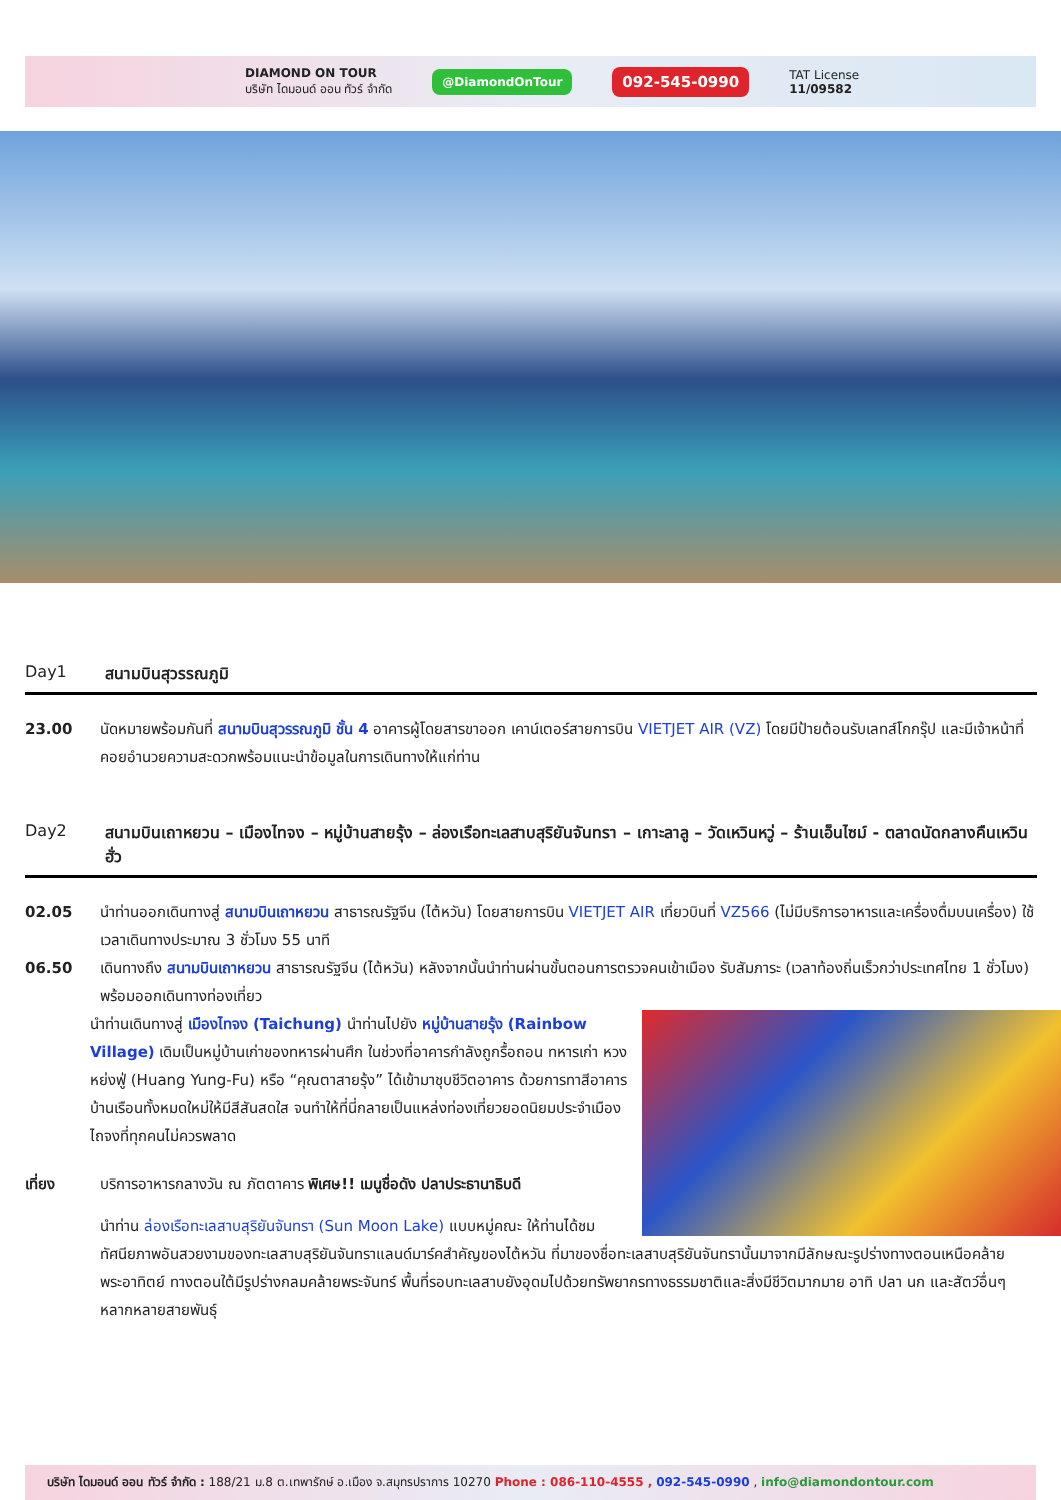DIAMOND ON TOUR
บริษัท ไดมอนด์ ออน ทัวร์ จำกัด
@DiamondOnTour 092-545-0990
TAT License
11/09582
Day1 สนามบินสุวรรณภูมิ
23.00 นัดหมายพร้อมกันที่ สนามบินสุวรรณภูมิ ชั้น 4 อาคารผู้โดยสารขาออก เคาน์เตอร์สายการบิน VIETJET AIR (VZ) โดยมีป้ายต้อนรับเลทส์โกกรุ๊ป และมีเจ้าหน้าที่คอยอำนวยความสะดวกพร้อมแนะนำข้อมูลในการเดินทางให้แก่ท่าน
Day2 สนามบินเถาหยวน – เมืองไทจง – หมู่บ้านสายรุ้ง – ล่องเรือทะเลสาบสุริยันจันทรา – เกาะลาลู – วัดเหวินหวู่ – ร้านเอ็นไซม์ - ตลาดนัดกลางคืนเหวินฮั่ว
02.05 นำท่านออกเดินทางสู่ สนามบินเถาหยวน สาธารณรัฐจีน (ไต้หวัน) โดยสายการบิน VIETJET AIR เที่ยวบินที่ VZ566 (ไม่มีบริการอาหารและเครื่องดื่มบนเครื่อง) ใช้เวลาเดินทางประมาณ 3 ชั่วโมง 55 นาที
06.50 เดินทางถึง สนามบินเถาหยวน สาธารณรัฐจีน (ไต้หวัน) หลังจากนั้นนำท่านผ่านขั้นตอนการตรวจคนเข้าเมือง รับสัมภาระ (เวลาท้องถิ่นเร็วกว่าประเทศไทย 1 ชั่วโมง) พร้อมออกเดินทางท่องเที่ยว
นำท่านเดินทางสู่ เมืองไทจง (Taichung) นำท่านไปยัง หมู่บ้านสายรุ้ง (Rainbow Village) เดิมเป็นหมู่บ้านเก่าของทหารผ่านศึก ในช่วงที่อาคารกำลังถูกรื้อถอน ทหารเก่า หวง หย่งฟู่ (Huang Yung-Fu) หรือ “คุณตาสายรุ้ง” ได้เข้ามาชุบชีวิตอาคาร ด้วยการทาสีอาคารบ้านเรือนทั้งหมดใหม่ให้มีสีสันสดใส จนทำให้ที่นี่กลายเป็นแหล่งท่องเที่ยวยอดนิยมประจำเมืองไถจงที่ทุกคนไม่ควรพลาด
เที่ยง บริการอาหารกลางวัน ณ ภัตตาคาร พิเศษ!! เมนูชื่อดัง ปลาประธานาธิบดี
นำท่าน ล่องเรือทะเลสาบสุริยันจันทรา (Sun Moon Lake) แบบหมู่คณะ ให้ท่านได้ชมทัศนียภาพอันสวยงามของทะเลสาบสุริยันจันทราแลนด์มาร์คสำคัญของไต้หวัน ที่มาของชื่อทะเลสาบสุริยันจันทรานั้นมาจากมีลักษณะรูปร่างทางตอนเหนือคล้ายพระอาทิตย์ ทางตอนใต้มีรูปร่างกลมคล้ายพระจันทร์ พื้นที่รอบทะเลสาบยังอุดมไปด้วยทรัพยากรทางธรรมชาติและสิ่งมีชีวิตมากมาย อาทิ ปลา นก และสัตว์อื่นๆ หลากหลายสายพันธุ์
บริษัท ไดมอนด์ ออน ทัวร์ จำกัด : 188/21 ม.8 ต.เทพารักษ์ อ.เมือง จ.สมุทรปราการ 10270 Phone : 086-110-4555 , 092-545-0990 , info@diamondontour.com